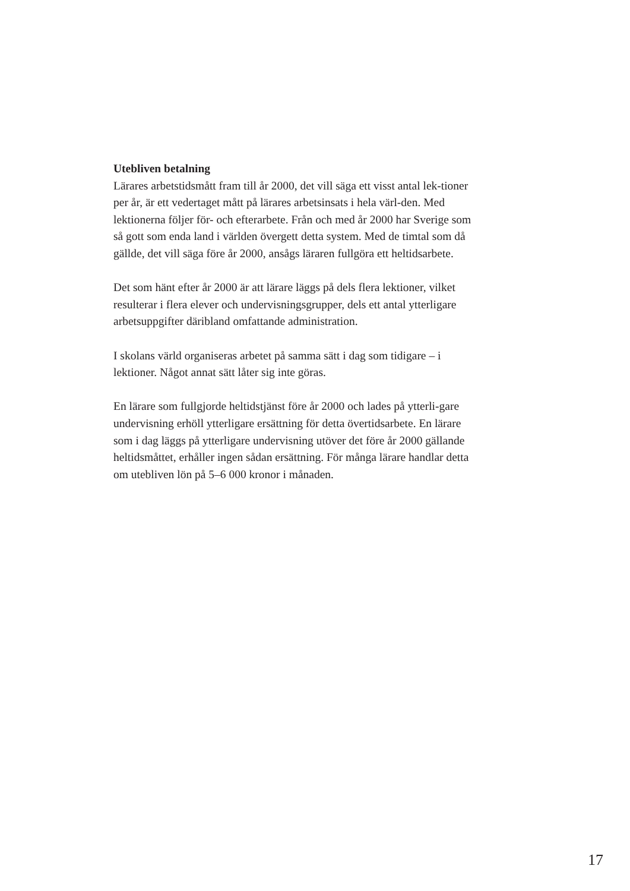Utebliven betalning
Lärares arbetstidsmått fram till år 2000, det vill säga ett visst antal lek-tioner per år, är ett vedertaget mått på lärares arbetsinsats i hela värl-den. Med lektionerna följer för- och efterarbete. Från och med år 2000 har Sverige som så gott som enda land i världen övergett detta system. Med de timtal som då gällde, det vill säga före år 2000, ansågs läraren fullgöra ett heltidsarbete.
Det som hänt efter år 2000 är att lärare läggs på dels flera lektioner, vilket resulterar i flera elever och undervisningsgrupper, dels ett antal ytterligare arbetsuppgifter däribland omfattande administration.
I skolans värld organiseras arbetet på samma sätt i dag som tidigare – i lektioner. Något annat sätt låter sig inte göras.
En lärare som fullgjorde heltidstjänst före år 2000 och lades på ytterli-gare undervisning erhöll ytterligare ersättning för detta övertidsarbete. En lärare som i dag läggs på ytterligare undervisning utöver det före år 2000 gällande heltidsmåttet, erhåller ingen sådan ersättning. För många lärare handlar detta om utebliven lön på 5–6 000 kronor i månaden.
17